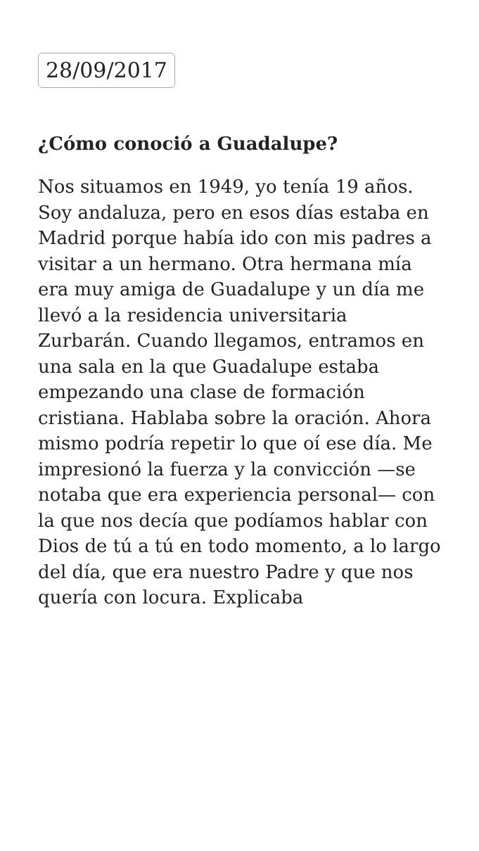28/09/2017
¿Cómo conoció a Guadalupe?
Nos situamos en 1949, yo tenía 19 años. Soy andaluza, pero en esos días estaba en Madrid porque había ido con mis padres a visitar a un hermano. Otra hermana mía era muy amiga de Guadalupe y un día me llevó a la residencia universitaria Zurbarán. Cuando llegamos, entramos en una sala en la que Guadalupe estaba empezando una clase de formación cristiana. Hablaba sobre la oración. Ahora mismo podría repetir lo que oí ese día. Me impresionó la fuerza y la convicción —se notaba que era experiencia personal— con la que nos decía que podíamos hablar con Dios de tú a tú en todo momento, a lo largo del día, que era nuestro Padre y que nos quería con locura. Explicaba